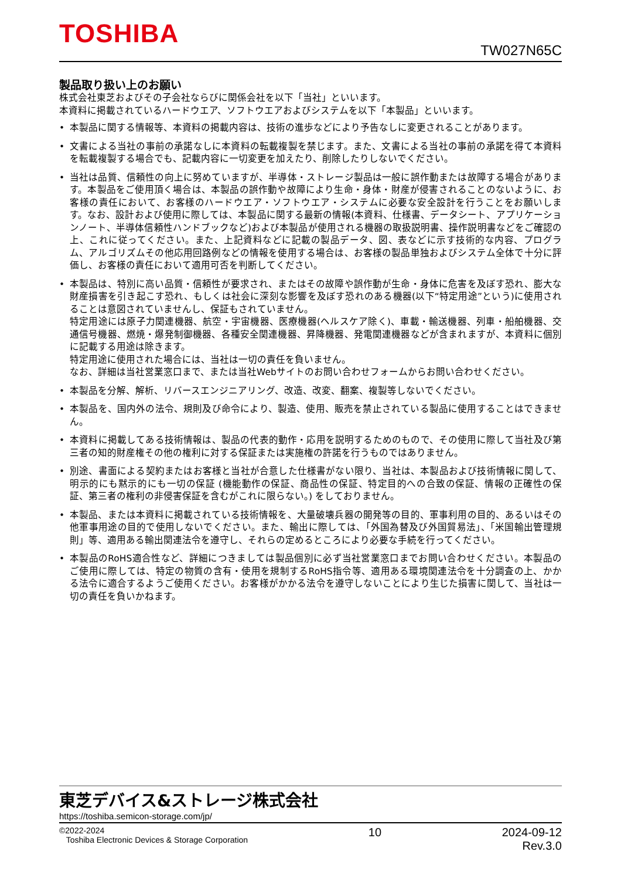TOSHIBA
TW027N65C
製品取り扱い上のお願い
株式会社東芝およびその子会社ならびに関係会社を以下「当社」といいます。
本資料に掲載されているハードウエア、ソフトウエアおよびシステムを以下「本製品」といいます。
• 本製品に関する情報等、本資料の掲載内容は、技術の進歩などにより予告なしに変更されることがあります。
• 文書による当社の事前の承諾なしに本資料の転載複製を禁じます。また、文書による当社の事前の承諾を得て本資料を転載複製する場合でも、記載内容に一切変更を加えたり、削除したりしないでください。
• 当社は品質、信頼性の向上に努めていますが、半導体・ストレージ製品は一般に誤作動または故障する場合があります。本製品をご使用頂く場合は、本製品の誤作動や故障により生命・身体・財産が侵害されることのないように、お客様の責任において、お客様のハードウエア・ソフトウエア・システムに必要な安全設計を行うことをお願いします。なお、設計および使用に際しては、本製品に関する最新の情報(本資料、仕様書、データシート、アプリケーションノート、半導体信頼性ハンドブックなど)および本製品が使用される機器の取扱説明書、操作説明書などをご確認の上、これに従ってください。また、上記資料などに記載の製品データ、図、表などに示す技術的な内容、プログラム、アルゴリズムその他応用回路例などの情報を使用する場合は、お客様の製品単独およびシステム全体で十分に評価し、お客様の責任において適用可否を判断してください。
• 本製品は、特別に高い品質・信頼性が要求され、またはその故障や誤作動が生命・身体に危害を及ぼす恐れ、膨大な財産損害を引き起こす恐れ、もしくは社会に深刻な影響を及ぼす恐れのある機器(以下“特定用途”という)に使用されることは意図されていませんし、保証もされていません。
特定用途には原子力関連機器、航空・宇宙機器、医療機器(ヘルスケア除く)、車載・輸送機器、列車・船舶機器、交通信号機器、燃焼・爆発制御機器、各種安全関連機器、昇降機器、発電関連機器などが含まれますが、本資料に個別に記載する用途は除きます。
特定用途に使用された場合には、当社は一切の責任を負いません。
なお、詳細は当社営業窓口まで、または当社Webサイトのお問い合わせフォームからお問い合わせください。
• 本製品を分解、解析、リバースエンジニアリング、改造、改変、翻案、複製等しないでください。
• 本製品を、国内外の法令、規則及び命令により、製造、使用、販売を禁止されている製品に使用することはできません。
• 本資料に掲載してある技術情報は、製品の代表的動作・応用を説明するためのもので、その使用に際して当社及び第三者の知的財産権その他の権利に対する保証または実施権の許諾を行うものではありません。
• 別途、書面による契約またはお客様と当社が合意した仕様書がない限り、当社は、本製品および技術情報に関して、明示的にも黙示的にも一切の保証 (機能動作の保証、商品性の保証、特定目的への合致の保証、情報の正確性の保証、第三者の権利の非侵害保証を含むがこれに限らない。) をしておりません。
• 本製品、または本資料に掲載されている技術情報を、大量破壊兵器の開発等の目的、軍事利用の目的、あるいはその他軍事用途の目的で使用しないでください。また、輸出に際しては、「外国為替及び外国貿易法」、「米国輸出管理規則」等、適用ある輸出関連法令を遵守し、それらの定めるところにより必要な手続を行ってください。
• 本製品のRoHS適合性など、詳細につきましては製品個別に必ず当社営業窓口までお問い合わせください。本製品のご使用に際しては、特定の物質の含有・使用を規制するRoHS指令等、適用ある環境関連法令を十分調査の上、かかる法令に適合するようご使用ください。お客様がかかる法令を遵守しないことにより生じた損害に関して、当社は一切の責任を負いかねます。
東芝デバイス&ストレージ株式会社
https://toshiba.semicon-storage.com/jp/
©2022-2024
Toshiba Electronic Devices & Storage Corporation
10 2024-09-12
Rev.3.0